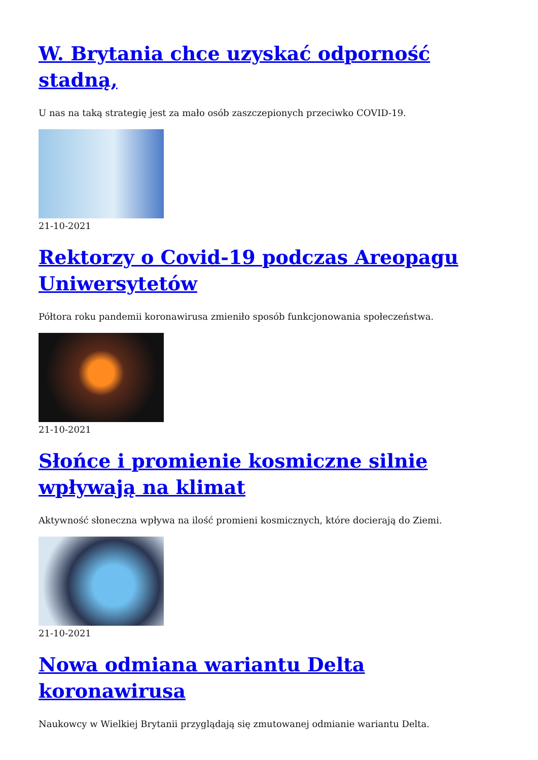W. Brytania chce uzyskać odporność stadną,
U nas na taką strategię jest za mało osób zaszczepionych przeciwko COVID-19.
21-10-2021
Rektorzy o Covid-19 podczas Areopagu Uniwersytetów
Półtora roku pandemii koronawirusa zmieniło sposób funkcjonowania społeczeństwa.
21-10-2021
Słońce i promienie kosmiczne silnie wpływają na klimat
Aktywność słoneczna wpływa na ilość promieni kosmicznych, które docierają do Ziemi.
21-10-2021
Nowa odmiana wariantu Delta koronawirusa
Naukowcy w Wielkiej Brytanii przyglądają się zmutowanej odmianie wariantu Delta.